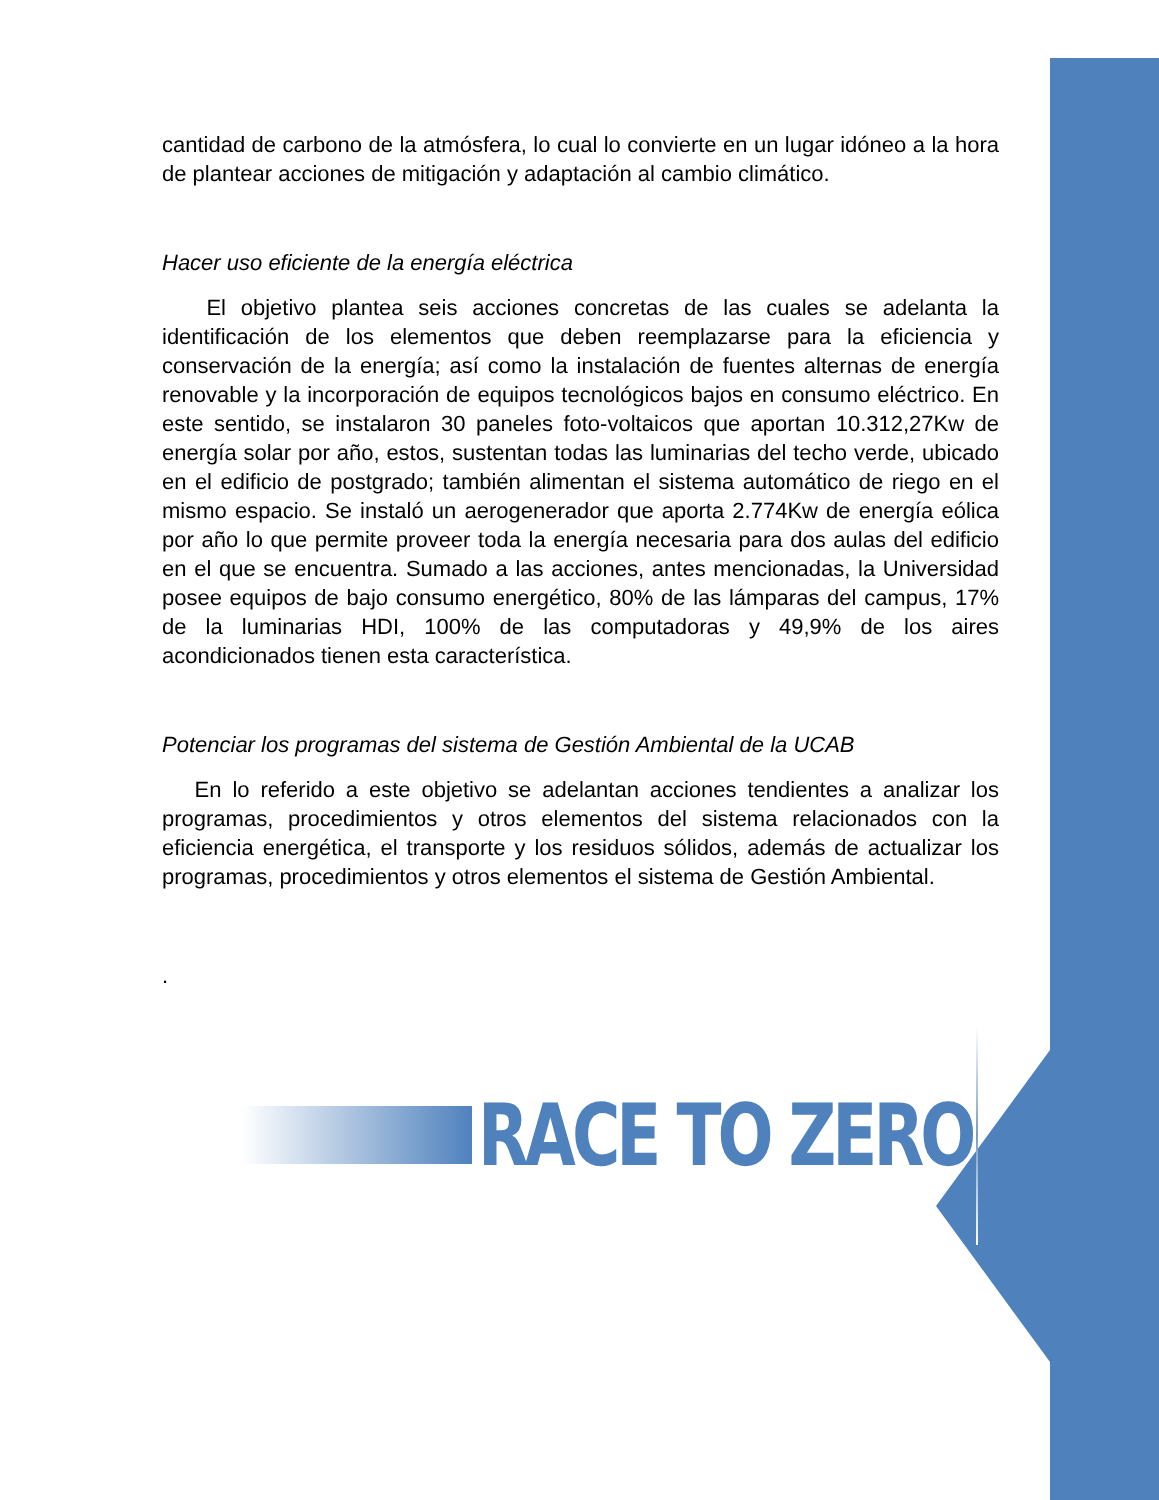cantidad de carbono de la atmósfera, lo cual lo convierte en un lugar idóneo a la hora de plantear acciones de mitigación y adaptación al cambio climático.
Hacer uso eficiente de la energía eléctrica
El objetivo plantea seis acciones concretas de las cuales se adelanta la identificación de los elementos que deben reemplazarse para la eficiencia y conservación de la energía; así como la instalación de fuentes alternas de energía renovable y la incorporación de equipos tecnológicos bajos en consumo eléctrico. En este sentido, se instalaron 30 paneles foto-voltaicos que aportan 10.312,27Kw de energía solar por año, estos, sustentan todas las luminarias del techo verde, ubicado en el edificio de postgrado; también alimentan el sistema automático de riego en el mismo espacio. Se instaló un aerogenerador que aporta 2.774Kw de energía eólica por año lo que permite proveer toda la energía necesaria para dos aulas del edificio en el que se encuentra. Sumado a las acciones, antes mencionadas, la Universidad posee equipos de bajo consumo energético, 80% de las lámparas del campus, 17% de la luminarias HDI, 100% de las computadoras y 49,9% de los aires acondicionados tienen esta característica.
Potenciar los programas del sistema de Gestión Ambiental de la UCAB
En lo referido a este objetivo se adelantan acciones tendientes a analizar los programas, procedimientos y otros elementos del sistema relacionados con la eficiencia energética, el transporte y los residuos sólidos, además de actualizar los programas, procedimientos y otros elementos el sistema de Gestión Ambiental.
.
RACE TO ZERO